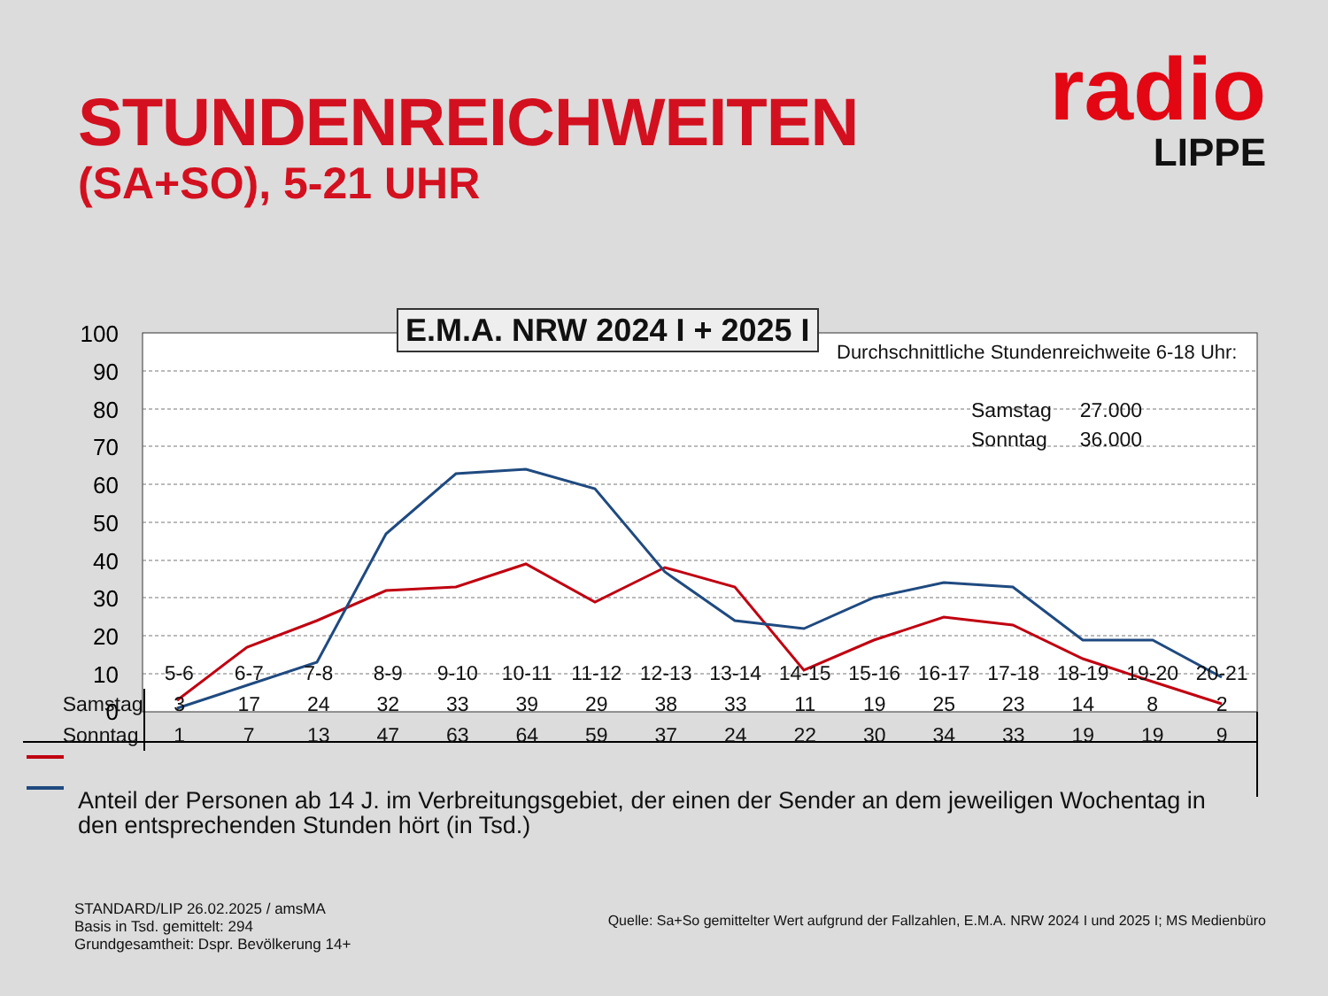STUNDENREICHWEITEN
(SA+SO), 5-21 UHR
radio
LIPPE
100
90
80
70
60
50
40
30
20
10
0
E.M.A. NRW 2024 I + 2025 I
Durchschnittliche Stundenreichweite 6-18 Uhr:
| Samstag | 27.000 |
| Sonntag | 36.000 |
| | 5-6 | 6-7 | 7-8 | 8-9 | 9-10 | 10-11 | 11-12 | 12-13 | 13-14 | 14-15 | 15-16 | 16-17 | 17-18 | 18-19 | 19-20 | 20-21 |
| --- | --- | --- | --- | --- | --- | --- | --- | --- | --- | --- | --- | --- | --- | --- | --- | --- |
| Samstag | 3 | 17 | 24 | 32 | 33 | 39 | 29 | 38 | 33 | 11 | 19 | 25 | 23 | 14 | 8 | 2 |
| Sonntag | 1 | 7 | 13 | 47 | 63 | 64 | 59 | 37 | 24 | 22 | 30 | 34 | 33 | 19 | 19 | 9 |
Anteil der Personen ab 14 J. im Verbreitungsgebiet, der einen der Sender an dem jeweiligen Wochentag in den entsprechenden Stunden hört (in Tsd.)
STANDARD/LIP 26.02.2025 / amsMA
Basis in Tsd. gemittelt: 294
Grundgesamtheit: Dspr. Bevölkerung 14+
Quelle: Sa+So gemittelter Wert aufgrund der Fallzahlen, E.M.A. NRW 2024 I und 2025 I; MS Medienbüro